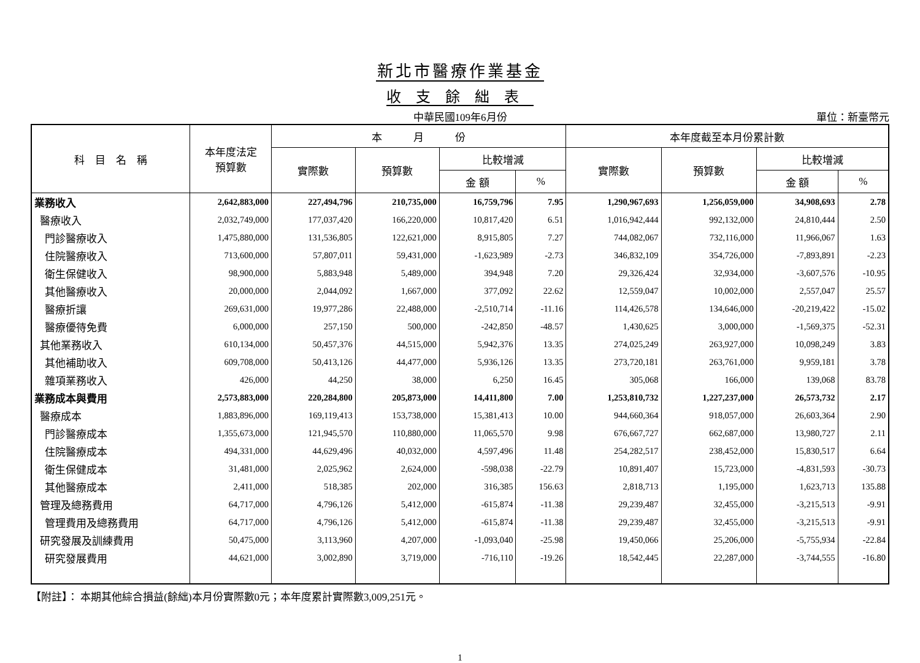新北市醫療作業基金
收支餘絀表
中華民國109年6月份 單位：新臺幣元
| 科 目 名 稱 | 本年度法定 預算數 | 本 月 份 | | | | 本年度截至本月份累計數 | | | |
| --- | --- | --- | --- | --- | --- | --- | --- | --- | --- |
| | | 實際數 | 預算數 | 比較增減 | | 實際數 | 預算數 | 比較增減 | |
| | | | | 金 額 | % | | | 金 額 | % |
| 業務收入 | 2,642,883,000 | 227,494,796 | 210,735,000 | 16,759,796 | 7.95 | 1,290,967,693 | 1,256,059,000 | 34,908,693 | 2.78 |
| 醫療收入 | 2,032,749,000 | 177,037,420 | 166,220,000 | 10,817,420 | 6.51 | 1,016,942,444 | 992,132,000 | 24,810,444 | 2.50 |
| 門診醫療收入 | 1,475,880,000 | 131,536,805 | 122,621,000 | 8,915,805 | 7.27 | 744,082,067 | 732,116,000 | 11,966,067 | 1.63 |
| 住院醫療收入 | 713,600,000 | 57,807,011 | 59,431,000 | -1,623,989 | -2.73 | 346,832,109 | 354,726,000 | -7,893,891 | -2.23 |
| 衛生保健收入 | 98,900,000 | 5,883,948 | 5,489,000 | 394,948 | 7.20 | 29,326,424 | 32,934,000 | -3,607,576 | -10.95 |
| 其他醫療收入 | 20,000,000 | 2,044,092 | 1,667,000 | 377,092 | 22.62 | 12,559,047 | 10,002,000 | 2,557,047 | 25.57 |
| 醫療折讓 | 269,631,000 | 19,977,286 | 22,488,000 | -2,510,714 | -11.16 | 114,426,578 | 134,646,000 | -20,219,422 | -15.02 |
| 醫療優待免費 | 6,000,000 | 257,150 | 500,000 | -242,850 | -48.57 | 1,430,625 | 3,000,000 | -1,569,375 | -52.31 |
| 其他業務收入 | 610,134,000 | 50,457,376 | 44,515,000 | 5,942,376 | 13.35 | 274,025,249 | 263,927,000 | 10,098,249 | 3.83 |
| 其他補助收入 | 609,708,000 | 50,413,126 | 44,477,000 | 5,936,126 | 13.35 | 273,720,181 | 263,761,000 | 9,959,181 | 3.78 |
| 雜項業務收入 | 426,000 | 44,250 | 38,000 | 6,250 | 16.45 | 305,068 | 166,000 | 139,068 | 83.78 |
| 業務成本與費用 | 2,573,883,000 | 220,284,800 | 205,873,000 | 14,411,800 | 7.00 | 1,253,810,732 | 1,227,237,000 | 26,573,732 | 2.17 |
| 醫療成本 | 1,883,896,000 | 169,119,413 | 153,738,000 | 15,381,413 | 10.00 | 944,660,364 | 918,057,000 | 26,603,364 | 2.90 |
| 門診醫療成本 | 1,355,673,000 | 121,945,570 | 110,880,000 | 11,065,570 | 9.98 | 676,667,727 | 662,687,000 | 13,980,727 | 2.11 |
| 住院醫療成本 | 494,331,000 | 44,629,496 | 40,032,000 | 4,597,496 | 11.48 | 254,282,517 | 238,452,000 | 15,830,517 | 6.64 |
| 衛生保健成本 | 31,481,000 | 2,025,962 | 2,624,000 | -598,038 | -22.79 | 10,891,407 | 15,723,000 | -4,831,593 | -30.73 |
| 其他醫療成本 | 2,411,000 | 518,385 | 202,000 | 316,385 | 156.63 | 2,818,713 | 1,195,000 | 1,623,713 | 135.88 |
| 管理及總務費用 | 64,717,000 | 4,796,126 | 5,412,000 | -615,874 | -11.38 | 29,239,487 | 32,455,000 | -3,215,513 | -9.91 |
| 管理費用及總務費用 | 64,717,000 | 4,796,126 | 5,412,000 | -615,874 | -11.38 | 29,239,487 | 32,455,000 | -3,215,513 | -9.91 |
| 研究發展及訓練費用 | 50,475,000 | 3,113,960 | 4,207,000 | -1,093,040 | -25.98 | 19,450,066 | 25,206,000 | -5,755,934 | -22.84 |
| 研究發展費用 | 44,621,000 | 3,002,890 | 3,719,000 | -716,110 | -19.26 | 18,542,445 | 22,287,000 | -3,744,555 | -16.80 |
【附註】： 本期其他綜合損益(餘絀)本月份實際數0元；本年度累計實際數3,009,251元。
1